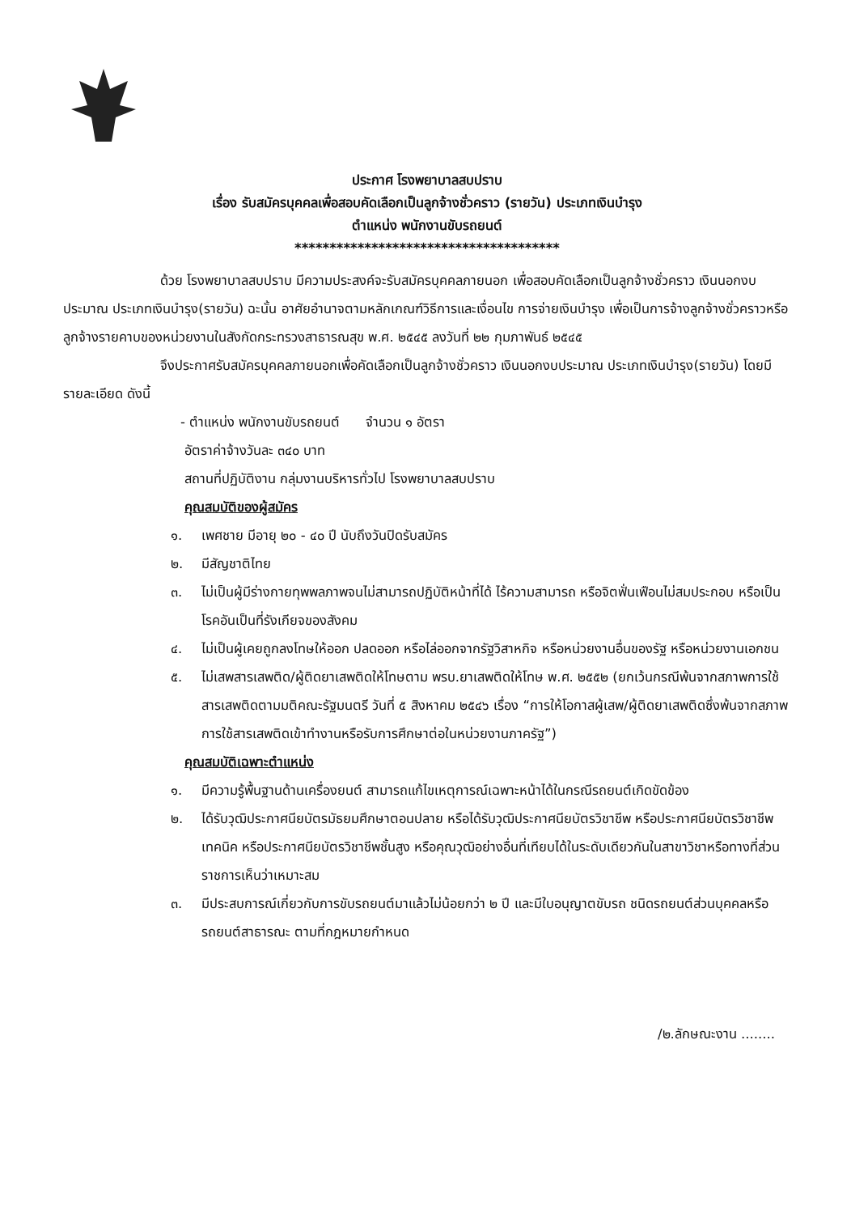ประกาศ โรงพยาบาลสบปราบ
เรื่อง รับสมัครบุคคลเพื่อสอบคัดเลือกเป็นลูกจ้างชั่วคราว (รายวัน) ประเภทเงินบำรุง
ตำแหน่ง พนักงานขับรถยนต์
**************************************
ด้วย โรงพยาบาลสบปราบ มีความประสงค์จะรับสมัครบุคคลภายนอก เพื่อสอบคัดเลือกเป็นลูกจ้างชั่วคราว เงินนอกงบประมาณ ประเภทเงินบำรุง(รายวัน) ฉะนั้น อาศัยอำนาจตามหลักเกณฑ์วิธีการและเงื่อนไข การจ่ายเงินบำรุง เพื่อเป็นการจ้างลูกจ้างชั่วคราวหรือลูกจ้างรายคาบของหน่วยงานในสังกัดกระทรวงสาธารณสุข พ.ศ. ๒๕๔๕ ลงวันที่ ๒๒ กุมภาพันธ์ ๒๕๔๕
จึงประกาศรับสมัครบุคคลภายนอกเพื่อคัดเลือกเป็นลูกจ้างชั่วคราว เงินนอกงบประมาณ ประเภทเงินบำรุง(รายวัน) โดยมีรายละเอียด ดังนี้
- ตำแหน่ง พนักงานขับรถยนต์ จำนวน ๑ อัตรา
อัตราค่าจ้างวันละ ๓๔๐ บาท
สถานที่ปฏิบัติงาน กลุ่มงานบริหารทั่วไป โรงพยาบาลสบปราบ
คุณสมบัติของผู้สมัคร
๑. เพศชาย มีอายุ ๒๐ - ๔๐ ปี นับถึงวันปิดรับสมัคร
๒. มีสัญชาติไทย
๓. ไม่เป็นผู้มีร่างกายทุพพลภาพจนไม่สามารถปฏิบัติหน้าที่ได้ ไร้ความสามารถ หรือจิตฟั่นเฟือนไม่สมประกอบ หรือเป็นโรคอันเป็นที่รังเกียจของสังคม
๔. ไม่เป็นผู้เคยถูกลงโทษให้ออก ปลดออก หรือไล่ออกจากรัฐวิสาหกิจ หรือหน่วยงานอื่นของรัฐ หรือหน่วยงานเอกชน
๕. ไม่เสพสารเสพติด/ผู้ติดยาเสพติดให้โทษตาม พรบ.ยาเสพติดให้โทษ พ.ศ. ๒๕๕๒ (ยกเว้นกรณีพ้นจากสภาพการใช้สารเสพติดตามมติคณะรัฐมนตรี วันที่ ๕ สิงหาคม ๒๕๔๖ เรื่อง “การให้โอกาสผู้เสพ/ผู้ติดยาเสพติดซึ่งพ้นจากสภาพการใช้สารเสพติดเข้าทำงานหรือรับการศึกษาต่อในหน่วยงานภาครัฐ”)
คุณสมบัติเฉพาะตำแหน่ง
๑. มีความรู้พื้นฐานด้านเครื่องยนต์ สามารถแก้ไขเหตุการณ์เฉพาะหน้าได้ในกรณีรถยนต์เกิดขัดข้อง
๒. ได้รับวุฒิประกาศนียบัตรมัธยมศึกษาตอนปลาย หรือได้รับวุฒิประกาศนียบัตรวิชาชีพ หรือประกาศนียบัตรวิชาชีพเทคนิค หรือประกาศนียบัตรวิชาชีพชั้นสูง หรือคุณวุฒิอย่างอื่นที่เทียบได้ในระดับเดียวกันในสาขาวิชาหรือทางที่ส่วนราชการเห็นว่าเหมาะสม
๓. มีประสบการณ์เกี่ยวกับการขับรถยนต์มาแล้วไม่น้อยกว่า ๒ ปี และมีใบอนุญาตขับรถ ชนิดรถยนต์ส่วนบุคคลหรือรถยนต์สาธารณะ ตามที่กฎหมายกำหนด
/๒.ลักษณะงาน ........